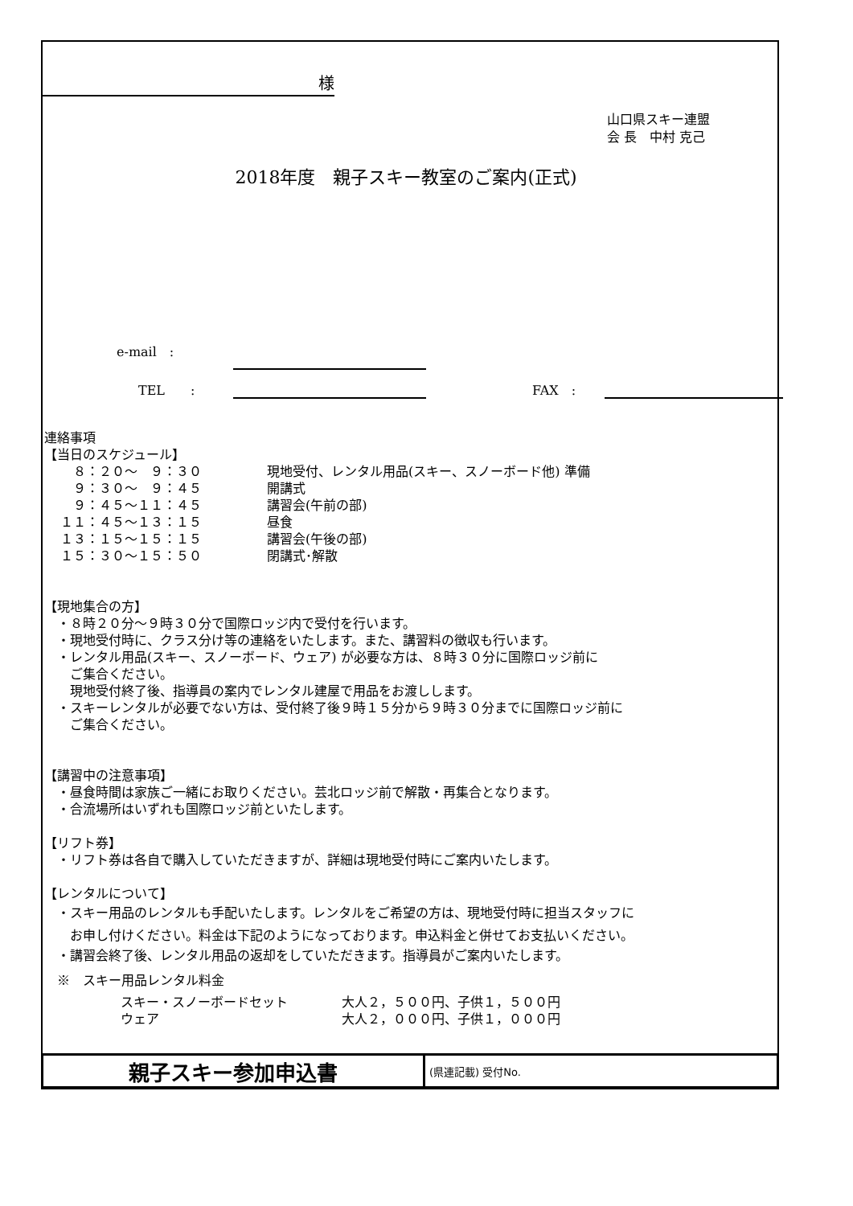様
山口県スキー連盟
会 長　中村 克己
2018年度　親子スキー教室のご案内(正式)
e-mail　:
TEL　　: FAX　:
連絡事項
【当日のスケジュール】
| ８：２０～ ９：３０ | 現地受付、レンタル用品(スキー、スノーボード他) 準備 |
| ９：３０～ ９：４５ | 開講式 |
| ９：４５～１１：４５ | 講習会(午前の部) |
| １１：４５～１３：１５ | 昼食 |
| １３：１５～１５：１５ | 講習会(午後の部) |
| １５：３０～１５：５０ | 閉講式･解散 |
【現地集合の方】
　・８時２０分～９時３０分で国際ロッジ内で受付を行います。
　・現地受付時に、クラス分け等の連絡をいたします。また、講習料の徴収も行います。
　・レンタル用品(スキー、スノーボード、ウェア) が必要な方は、８時３０分に国際ロッジ前に
　　ご集合ください。
　　現地受付終了後、指導員の案内でレンタル建屋で用品をお渡しします。
　・スキーレンタルが必要でない方は、受付終了後９時１５分から９時３０分までに国際ロッジ前に
　　ご集合ください。
【講習中の注意事項】
　・昼食時間は家族ご一緒にお取りください。芸北ロッジ前で解散・再集合となります。
　・合流場所はいずれも国際ロッジ前といたします。
【リフト券】
　・リフト券は各自で購入していただきますが、詳細は現地受付時にご案内いたします。
【レンタルについて】
　・スキー用品のレンタルも手配いたします。レンタルをご希望の方は、現地受付時に担当スタッフに
　　お申し付けください。料金は下記のようになっております。申込料金と併せてお支払いください。
　・講習会終了後、レンタル用品の返却をしていただきます。指導員がご案内いたします。
　※　スキー用品レンタル料金
| スキー・スノーボードセット | 大人２，５００円、子供１，５００円 |
| ウェア | 大人２，０００円、子供１，０００円 |
| 親子スキー参加申込書 | (県連記載) 受付No. |